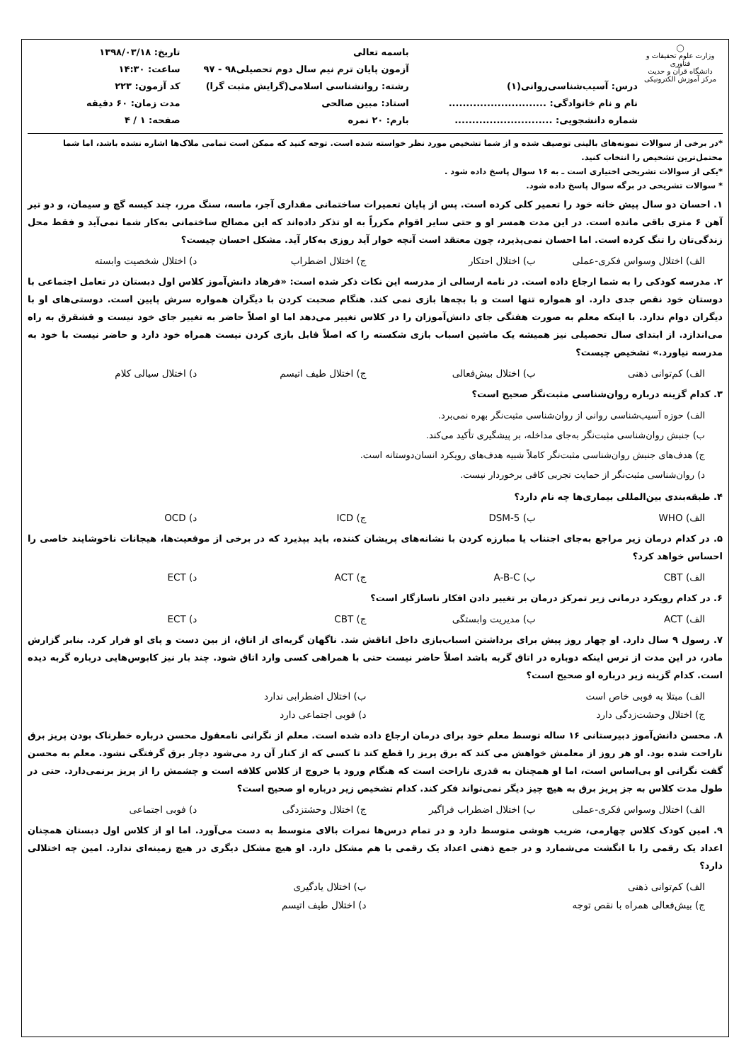◯
وزارت علوم تحقیقات و فناوری
دانشگاه قرآن و حدیث
مرکز آموزش الکترونیکی
درس: آسیب‌شناسی‌روانی(۱)
نام و نام خانوادگی: ............................
شماره دانشجویی: ............................
باسمه تعالی
آزمون پایان ترم نیم سال دوم تحصیلی۹۸ - ۹۷
رشته: روانشناسی اسلامی(گرایش مثبت گرا)
استاد: مبین صالحی
بارم: ۲۰ نمره
تاریخ: ۱۳۹۸/۰۳/۱۸
ساعت: ۱۴:۳۰
کد آزمون: ۲۲۳
مدت زمان: ۶۰ دقیقه
صفحه: ۱ / ۴
*در برخی از سوالات نمونه‌های بالینی توصیف شده و از شما تشخیص مورد نظر خواسته شده است. توجه کنید که ممکن است تمامی ملاک‌ها اشاره نشده باشد، اما شما محتمل‌ترین تشخیص را انتخاب کنید.
*یکی از سوالات تشریحی اختیاری است ـ به ۱۶ سوال پاسخ داده شود .
* سوالات تشریحی در برگه سوال پاسخ داده شود.
۱. احسان دو سال پیش خانه خود را تعمیر کلی کرده است. پس از پایان تعمیرات ساختمانی مقداری آجر، ماسه، سنگ مرر، چند کیسه گچ و سیمان، و دو تیر آهن ۶ متری باقی مانده است. در این مدت همسر او و حتی سایر اقوام مکرراً به او تذکر داده‌اند که این مصالح ساختمانی به‌کار شما نمی‌آید و فقط محل زندگی‌تان را تنگ کرده است. اما احسان نمی‌پذیرد، چون معتقد است آنچه خوار آید روزی به‌کار آید. مشکل احسان چیست؟
الف) اختلال وسواس فکری-عملی ب) اختلال احتکار ج) اختلال اضطراب د) اختلال شخصیت وابسته
۲. مدرسه کودکی را به شما ارجاع داده است. در نامه ارسالی از مدرسه این نکات ذکر شده است: «فرهاد دانش‌آموز کلاس اول دبستان در تعامل اجتماعی با دوستان خود نقص جدی دارد. او همواره تنها است و با بچه‌ها بازی نمی کند. هنگام صحبت کردن با دیگران همواره سرش پایین است. دوستی‌های او با دیگران دوام ندارد. با اینکه معلم به صورت هفتگی جای دانش‌آموزان را در کلاس تغییر می‌دهد اما او اصلاً حاضر به تغییر جای خود نیست و قشقرق به راه می‌اندازد. از ابتدای سال تحصیلی نیز همیشه یک ماشین اسباب بازی شکسته را که اصلاً قابل بازی کردن نیست همراه خود دارد و حاضر نیست با خود به مدرسه نیاورد.» تشخیص چیست؟
الف) کم‌توانی ذهنی ب) اختلال بیش‌فعالی ج) اختلال طیف اتیسم د) اختلال سیالی کلام
۳. کدام گزینه درباره روان‌شناسی مثبت‌نگر صحیح است؟
الف) حوزه آسیب‌شناسی روانی از روان‌شناسی مثبت‌نگر بهره نمی‌برد.
ب) جنبش روان‌شناسی مثبت‌نگر به‌جای مداخله، بر پیشگیری تأکید می‌کند.
ج) هدف‌های جنبش روان‌شناسی مثبت‌نگر کاملاً شبیه هدف‌های رویکرد انسان‌دوستانه است.
د) روان‌شناسی مثبت‌نگر از حمایت تجربی کافی برخوردار نیست.
۴. طبقه‌بندی بین‌المللی بیماری‌ها چه نام دارد؟
الف) WHO ب) DSM-5 ج) ICD د) OCD
۵. در کدام درمان زیر مراجع به‌جای اجتناب یا مبارزه کردن با نشانه‌های پریشان کننده، باید بپذیرد که در برخی از موقعیت‌ها، هیجانات ناخوشایند خاصی را احساس خواهد کرد؟
الف) CBT ب) A-B-C ج) ACT د) ECT
۶. در کدام رویکرد درمانی زیر تمرکز درمان بر تغییر دادن افکار ناسازگار است؟
الف) ACT ب) مدیریت وابستگی ج) CBT د) ECT
۷. رسول ۹ سال دارد. او چهار روز پیش برای برداشتن اسباب‌بازی داخل اتاقش شد. ناگهان گربه‌ای از اتاق، از بین دست و پای او فرار کرد. بنابر گزارش مادر، در این مدت از ترس اینکه دوباره در اتاق گربه باشد اصلاً حاضر نیست حتی با همراهی کسی وارد اتاق شود. چند بار نیز کابوس‌هایی درباره گربه دیده است. کدام گزینه زیر درباره او صحیح است؟
الف) مبتلا به فوبی خاص است ب) اختلال اضطرابی ندارد
ج) اختلال وحشت‌زدگی دارد د) فوبی اجتماعی دارد
۸. محسن دانش‌آموز دبیرستانی ۱۶ ساله توسط معلم خود برای درمان ارجاع داده شده است. معلم از نگرانی نامعقول محسن درباره خطرناک بودن پریز برق ناراحت شده بود. او هر روز از معلمش خواهش می کند که برق پریز را قطع کند تا کسی که از کنار آن رد می‌شود دچار برق گرفتگی نشود. معلم به محسن گفت نگرانی او بی‌اساس است، اما او همچنان به قدری ناراحت است که هنگام ورود یا خروج از کلاس کلافه است و چشمش را از پریز برنمی‌دارد. حتی در طول مدت کلاس به جز پریز برق به هیچ چیز دیگر نمی‌تواند فکر کند. کدام تشخیص زیر درباره او صحیح است؟
الف) اختلال وسواس فکری-عملی ب) اختلال اضطراب فراگیر ج) اختلال وحشتزدگی د) فوبی اجتماعی
۹. امین کودک کلاس چهارمی، ضریب هوشی متوسط دارد و در تمام درس‌ها نمرات بالای متوسط به دست می‌آورد. اما او از کلاس اول دبستان همچنان اعداد یک رقمی را با انگشت می‌شمارد و در جمع ذهنی اعداد یک رقمی با هم مشکل دارد. او هیچ مشکل دیگری در هیچ زمینه‌ای ندارد. امین چه اختلالی دارد؟
الف) کم‌توانی ذهنی ب) اختلال یادگیری
ج) بیش‌فعالی همراه با نقص توجه د) اختلال طیف اتیسم